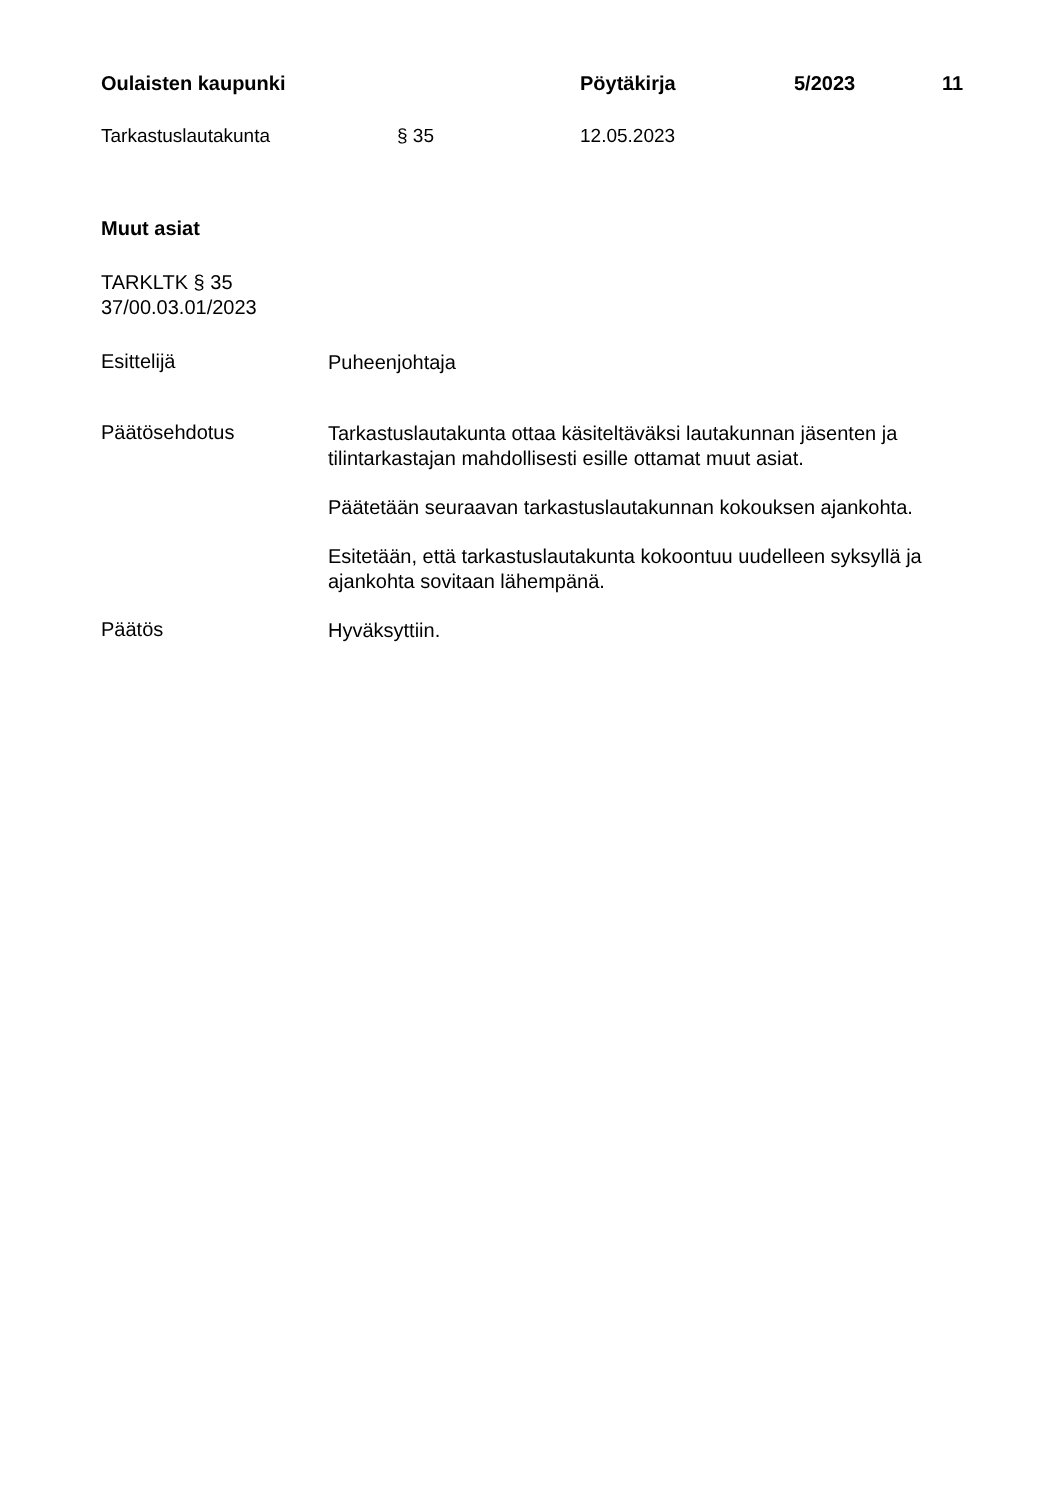Oulaisten kaupunki Pöytäkirja 5/2023 11
Tarkastuslautakunta § 35 12.05.2023
Muut asiat
TARKLTK § 35
37/00.03.01/2023
Esittelijä
Puheenjohtaja
Päätösehdotus
Tarkastuslautakunta ottaa käsiteltäväksi lautakunnan jäsenten ja tilintarkastajan mahdollisesti esille ottamat muut asiat.
Päätetään seuraavan tarkastuslautakunnan kokouksen ajankohta.
Esitetään, että tarkastuslautakunta kokoontuu uudelleen syksyllä ja ajankohta sovitaan lähempänä.
Päätös
Hyväksyttiin.